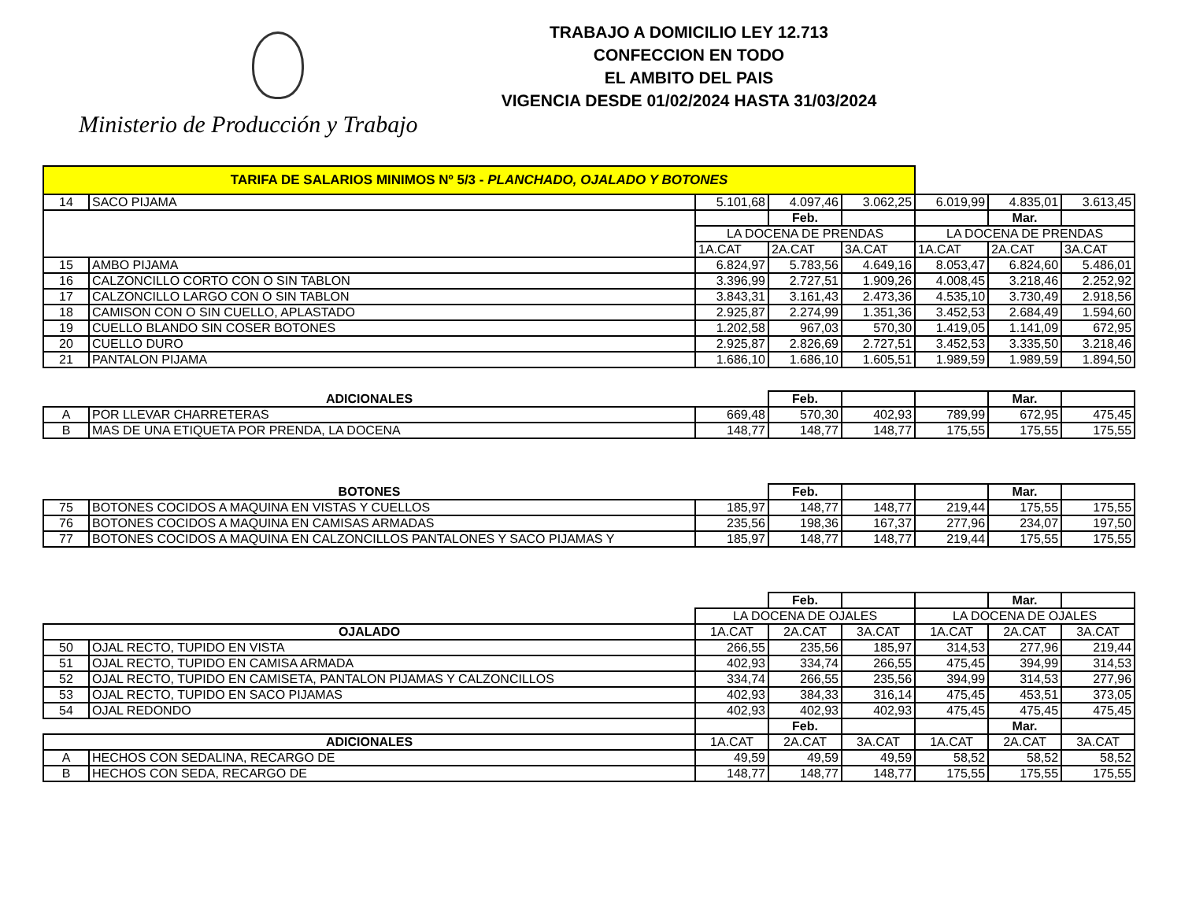Ministerio de Producción y Trabajo
TRABAJO A DOMICILIO LEY 12.713
CONFECCION EN TODO
EL AMBITO DEL PAIS
VIGENCIA DESDE 01/02/2024 HASTA 31/03/2024
| TARIFA DE SALARIOS MINIMOS Nº 5/3 - PLANCHADO, OJALADO Y BOTONES | | | | | | | |
| 14 | SACO PIJAMA | 5.101,68 | 4.097,46 | 3.062,25 | 6.019,99 | 4.835,01 | 3.613,45 |
| | | | Feb. | | | Mar. | |
| | | LA DOCENA DE PRENDAS | | | LA DOCENA DE PRENDAS | | |
| | | 1A.CAT | 2A.CAT | 3A.CAT | 1A.CAT | 2A.CAT | 3A.CAT |
| 15 | AMBO PIJAMA | 6.824,97 | 5.783,56 | 4.649,16 | 8.053,47 | 6.824,60 | 5.486,01 |
| 16 | CALZONCILLO CORTO CON O SIN TABLON | 3.396,99 | 2.727,51 | 1.909,26 | 4.008,45 | 3.218,46 | 2.252,92 |
| 17 | CALZONCILLO LARGO CON O SIN TABLON | 3.843,31 | 3.161,43 | 2.473,36 | 4.535,10 | 3.730,49 | 2.918,56 |
| 18 | CAMISON CON O SIN CUELLO, APLASTADO | 2.925,87 | 2.274,99 | 1.351,36 | 3.452,53 | 2.684,49 | 1.594,60 |
| 19 | CUELLO BLANDO SIN COSER BOTONES | 1.202,58 | 967,03 | 570,30 | 1.419,05 | 1.141,09 | 672,95 |
| 20 | CUELLO DURO | 2.925,87 | 2.826,69 | 2.727,51 | 3.452,53 | 3.335,50 | 3.218,46 |
| 21 | PANTALON PIJAMA | 1.686,10 | 1.686,10 | 1.605,51 | 1.989,59 | 1.989,59 | 1.894,50 |
| ADICIONALES | | | Feb. | | | Mar. | |
| A | POR LLEVAR CHARRETERAS | 669,48 | 570,30 | 402,93 | 789,99 | 672,95 | 475,45 |
| B | MAS DE UNA ETIQUETA POR PRENDA, LA DOCENA | 148,77 | 148,77 | 148,77 | 175,55 | 175,55 | 175,55 |
| BOTONES | | | Feb. | | | Mar. | |
| 75 | BOTONES COCIDOS A MAQUINA EN VISTAS Y CUELLOS | 185,97 | 148,77 | 148,77 | 219,44 | 175,55 | 175,55 |
| 76 | BOTONES COCIDOS A MAQUINA EN CAMISAS ARMADAS | 235,56 | 198,36 | 167,37 | 277,96 | 234,07 | 197,50 |
| 77 | BOTONES COCIDOS A MAQUINA EN CALZONCILLOS PANTALONES Y SACO PIJAMAS Y | 185,97 | 148,77 | 148,77 | 219,44 | 175,55 | 175,55 |
| | | | Feb. | | | Mar. | |
| | | LA DOCENA DE OJALES | | | LA DOCENA DE OJALES | | |
| OJALADO | | 1A.CAT | 2A.CAT | 3A.CAT | 1A.CAT | 2A.CAT | 3A.CAT |
| 50 | OJAL RECTO, TUPIDO EN VISTA | 266,55 | 235,56 | 185,97 | 314,53 | 277,96 | 219,44 |
| 51 | OJAL RECTO, TUPIDO EN CAMISA ARMADA | 402,93 | 334,74 | 266,55 | 475,45 | 394,99 | 314,53 |
| 52 | OJAL RECTO, TUPIDO EN CAMISETA, PANTALON PIJAMAS Y CALZONCILLOS | 334,74 | 266,55 | 235,56 | 394,99 | 314,53 | 277,96 |
| 53 | OJAL RECTO, TUPIDO EN SACO PIJAMAS | 402,93 | 384,33 | 316,14 | 475,45 | 453,51 | 373,05 |
| 54 | OJAL REDONDO | 402,93 | 402,93 | 402,93 | 475,45 | 475,45 | 475,45 |
| | | | Feb. | | | Mar. | |
| ADICIONALES | | 1A.CAT | 2A.CAT | 3A.CAT | 1A.CAT | 2A.CAT | 3A.CAT |
| A | HECHOS CON SEDALINA, RECARGO DE | 49,59 | 49,59 | 49,59 | 58,52 | 58,52 | 58,52 |
| B | HECHOS CON SEDA, RECARGO DE | 148,77 | 148,77 | 148,77 | 175,55 | 175,55 | 175,55 |